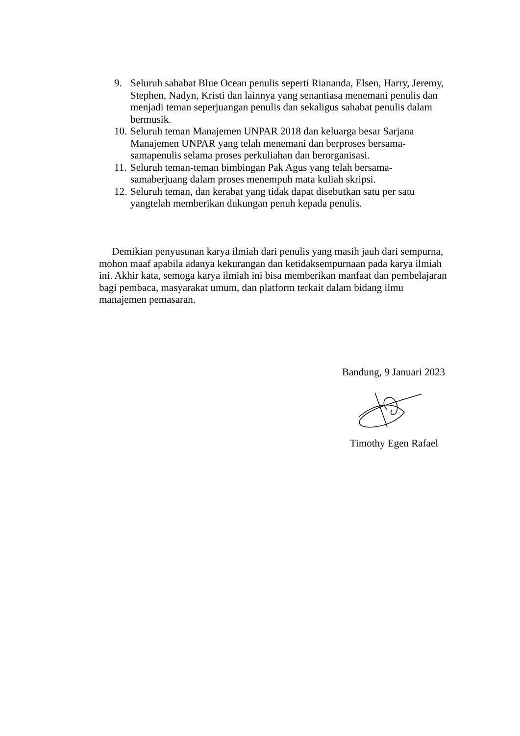9. Seluruh sahabat Blue Ocean penulis seperti Riananda, Elsen, Harry, Jeremy, Stephen, Nadyn, Kristi dan lainnya yang senantiasa menemani penulis dan menjadi teman seperjuangan penulis dan sekaligus sahabat penulis dalam bermusik.
10. Seluruh teman Manajemen UNPAR 2018 dan keluarga besar Sarjana Manajemen UNPAR yang telah menemani dan berproses bersama-samapenulis selama proses perkuliahan dan berorganisasi.
11. Seluruh teman-teman bimbingan Pak Agus yang telah bersama-samaberjuang dalam proses menempuh mata kuliah skripsi.
12. Seluruh teman, dan kerabat yang tidak dapat disebutkan satu per satu yangtelah memberikan dukungan penuh kepada penulis.
Demikian penyusunan karya ilmiah dari penulis yang masih jauh dari sempurna, mohon maaf apabila adanya kekurangan dan ketidaksempurnaan pada karya ilmiah ini. Akhir kata, semoga karya ilmiah ini bisa memberikan manfaat dan pembelajaran bagi pembaca, masyarakat umum, dan platform terkait dalam bidang ilmu manajemen pemasaran.
Bandung, 9 Januari 2023
Timothy Egen Rafael